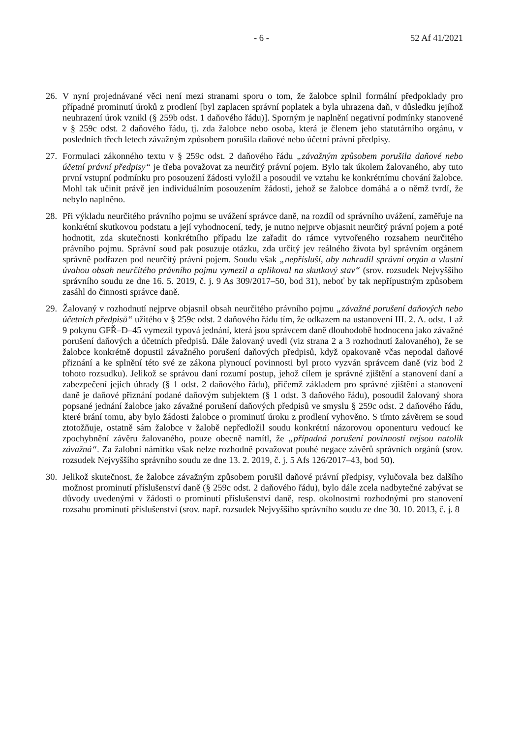- 6 - 52 Af 41/2021
26. V nyní projednávané věci není mezi stranami sporu o tom, že žalobce splnil formální předpoklady pro případné prominutí úroků z prodlení [byl zaplacen správní poplatek a byla uhrazena daň, v důsledku jejíhož neuhrazení úrok vznikl (§ 259b odst. 1 daňového řádu)]. Sporným je naplnění negativní podmínky stanovené v § 259c odst. 2 daňového řádu, tj. zda žalobce nebo osoba, která je členem jeho statutárního orgánu, v posledních třech letech závažným způsobem porušila daňové nebo účetní právní předpisy.
27. Formulaci zákonného textu v § 259c odst. 2 daňového řádu „závažným způsobem porušila daňové nebo účetní právní předpisy“ je třeba považovat za neurčitý právní pojem. Bylo tak úkolem žalovaného, aby tuto první vstupní podmínku pro posouzení žádosti vyložil a posoudil ve vztahu ke konkrétnímu chování žalobce. Mohl tak učinit právě jen individuálním posouzením žádosti, jehož se žalobce domáhá a o němž tvrdí, že nebylo naplněno.
28. Při výkladu neurčitého právního pojmu se uvážení správce daně, na rozdíl od správního uvážení, zaměřuje na konkrétní skutkovou podstatu a její vyhodnocení, tedy, je nutno nejprve objasnit neurčitý právní pojem a poté hodnotit, zda skutečnosti konkrétního případu lze zařadit do rámce vytvořeného rozsahem neurčitého právního pojmu. Správní soud pak posuzuje otázku, zda určitý jev reálného života byl správním orgánem správně podřazen pod neurčitý právní pojem. Soudu však „nepřísluší, aby nahradil správní orgán a vlastní úvahou obsah neurčitého právního pojmu vymezil a aplikoval na skutkový stav“ (srov. rozsudek Nejvyššího správního soudu ze dne 16. 5. 2019, č. j. 9 As 309/2017–50, bod 31), neboť by tak nepřípustným způsobem zasáhl do činnosti správce daně.
29. Žalovaný v rozhodnutí nejprve objasnil obsah neurčitého právního pojmu „závažné porušení daňových nebo účetních předpisů“ užitého v § 259c odst. 2 daňového řádu tím, že odkazem na ustanovení III. 2. A. odst. 1 až 9 pokynu GFŘ–D–45 vymezil typová jednání, která jsou správcem daně dlouhodobě hodnocena jako závažné porušení daňových a účetních předpisů. Dále žalovaný uvedl (viz strana 2 a 3 rozhodnutí žalovaného), že se žalobce konkrétně dopustil závažného porušení daňových předpisů, když opakovaně včas nepodal daňové přiznání a ke splnění této své ze zákona plynoucí povinnosti byl proto vyzván správcem daně (viz bod 2 tohoto rozsudku). Jelikož se správou daní rozumí postup, jehož cílem je správné zjištění a stanovení daní a zabezpečení jejich úhrady (§ 1 odst. 2 daňového řádu), přičemž základem pro správné zjištění a stanovení daně je daňové přiznání podané daňovým subjektem (§ 1 odst. 3 daňového řádu), posoudil žalovaný shora popsané jednání žalobce jako závažné porušení daňových předpisů ve smyslu § 259c odst. 2 daňového řádu, které brání tomu, aby bylo žádosti žalobce o prominutí úroku z prodlení vyhověno. S tímto závěrem se soud ztotožňuje, ostatně sám žalobce v žalobě nepředložil soudu konkrétní názorovou oponenturu vedoucí ke zpochybnění závěru žalovaného, pouze obecně namítl, že „případná porušení povinností nejsou natolik závažná“. Za žalobní námitku však nelze rozhodně považovat pouhé negace závěrů správních orgánů (srov. rozsudek Nejvyššího správního soudu ze dne 13. 2. 2019, č. j. 5 Afs 126/2017–43, bod 50).
30. Jelikož skutečnost, že žalobce závažným způsobem porušil daňové právní předpisy, vylučovala bez dalšího možnost prominutí příslušenství daně (§ 259c odst. 2 daňového řádu), bylo dále zcela nadbytečné zabývat se důvody uvedenými v žádosti o prominutí příslušenství daně, resp. okolnostmi rozhodnými pro stanovení rozsahu prominutí příslušenství (srov. např. rozsudek Nejvyššího správního soudu ze dne 30. 10. 2013, č. j. 8